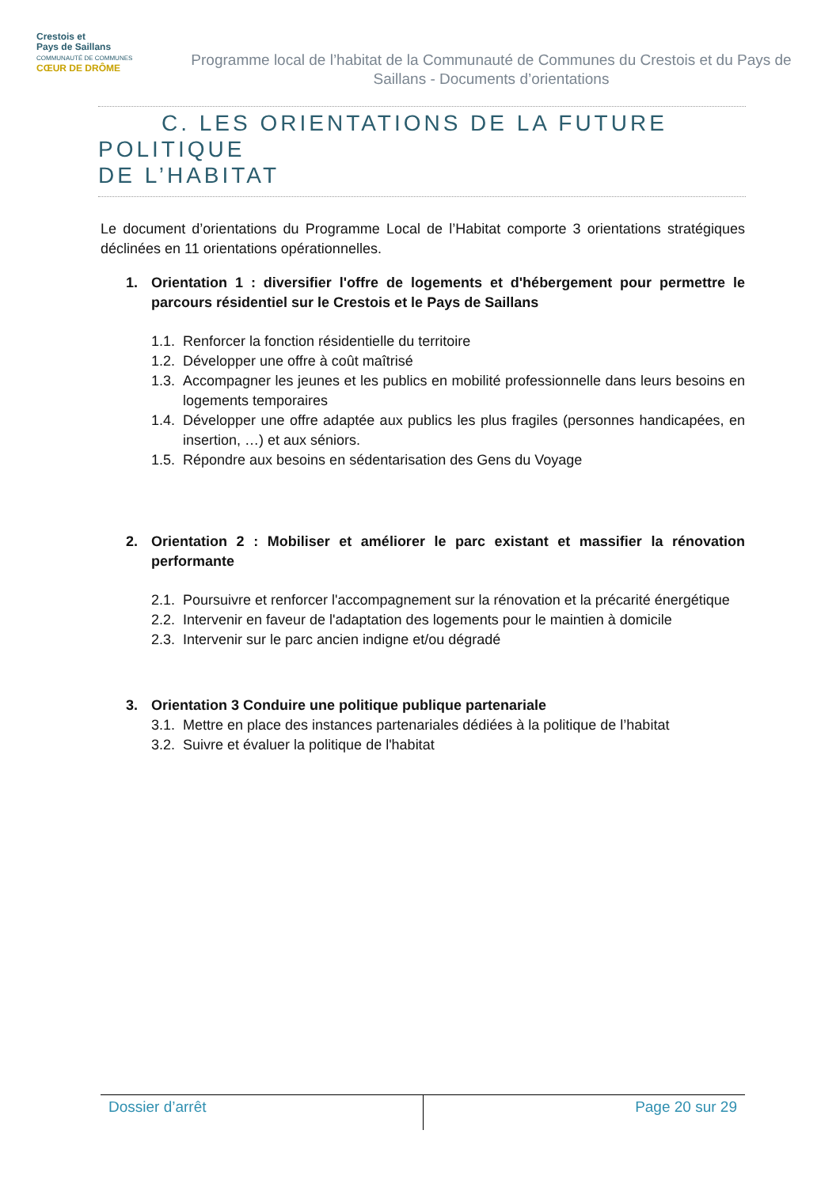Crestois et
Pays de Saillans
COMMUNAUTÉ DE COMMUNES
CŒUR DE DRÔME
Programme local de l’habitat de la Communauté de Communes du Crestois et du Pays de Saillans - Documents d’orientations
C. LES ORIENTATIONS DE LA FUTURE POLITIQUE
DE L’HABITAT
Le document d’orientations du Programme Local de l’Habitat comporte 3 orientations stratégiques déclinées en 11 orientations opérationnelles.
1. Orientation 1 : diversifier l'offre de logements et d'hébergement pour permettre le parcours résidentiel sur le Crestois et le Pays de Saillans
1.1. Renforcer la fonction résidentielle du territoire
1.2. Développer une offre à coût maîtrisé
1.3. Accompagner les jeunes et les publics en mobilité professionnelle dans leurs besoins en logements temporaires
1.4. Développer une offre adaptée aux publics les plus fragiles (personnes handicapées, en insertion, …) et aux séniors.
1.5. Répondre aux besoins en sédentarisation des Gens du Voyage
2. Orientation 2 : Mobiliser et améliorer le parc existant et massifier la rénovation performante
2.1. Poursuivre et renforcer l'accompagnement sur la rénovation et la précarité énergétique
2.2. Intervenir en faveur de l'adaptation des logements pour le maintien à domicile
2.3. Intervenir sur le parc ancien indigne et/ou dégradé
3. Orientation 3 Conduire une politique publique partenariale
3.1. Mettre en place des instances partenariales dédiées à la politique de l’habitat
3.2. Suivre et évaluer la politique de l'habitat
Dossier d’arrêt Page 20 sur 29